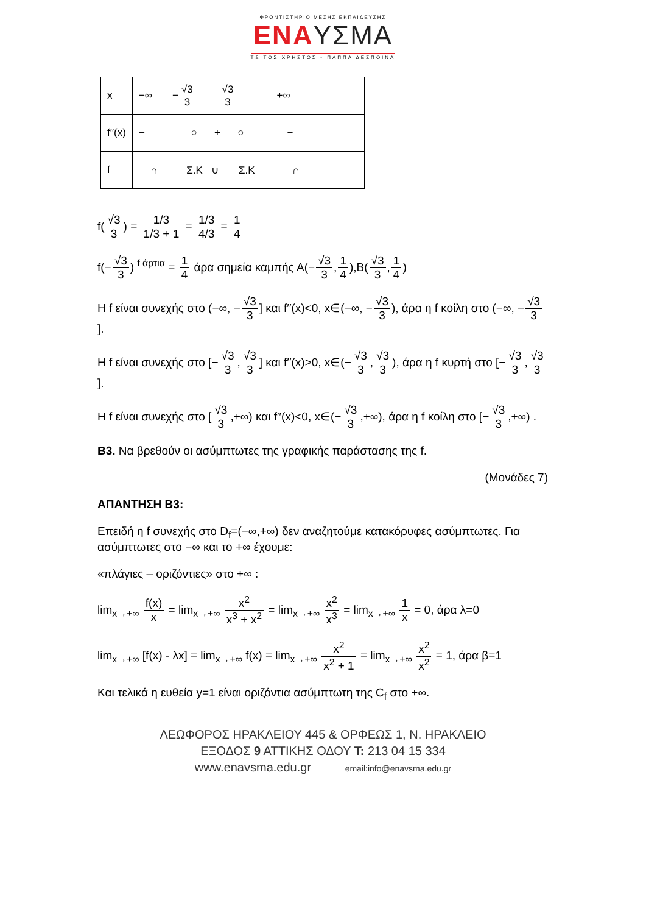ΦΡΟΝΤΙΣΤΗΡΙΟ ΜΕΣΗΣ ΕΚΠΑΙΔΕΥΣΗΣ
ΕΝΑΥΣΜΑ
ΤΣΙΤΟΣ ΧΡΗΣΤΟΣ - ΠΑΠΠΑ ΔΕΣΠΟΙΝΑ
| x | −∞ − √3 3 √3 3 +∞ |
| f′′(x) | − ○ + ○ − |
| f | ∩ Σ.Κ ∪ Σ.Κ ∩ |
f(√3 3) = 1/3 1/3 + 1 = 1/3 4/3 = 1 4
f(−√3 3) <sup>f άρτια</sup> = 1 4 άρα σημεία καμπής Α(−√3 3,1 4),Β(√3 3,1 4)
Η f είναι συνεχής στο (−∞, −√3 3] και f′′(x)<0, x∈(−∞, −√3 3), άρα η f κοίλη στο (−∞, −√3 3].
Η f είναι συνεχής στο [−√3 3,√3 3] και f′′(x)>0, x∈(−√3 3,√3 3), άρα η f κυρτή στο [−√3 3,√3 3].
Η f είναι συνεχής στο [√3 3,+∞) και f′′(x)<0, x∈(−√3 3,+∞), άρα η f κοίλη στο [−√3 3,+∞) .
Β3. Να βρεθούν οι ασύμπτωτες της γραφικής παράστασης της f.
(Μονάδες 7)
ΑΠΑΝΤΗΣΗ Β3:
Επειδή η f συνεχής στο D<sub>f</sub>=(−∞,+∞) δεν αναζητούμε κατακόρυφες ασύμπτωτες. Για ασύμπτωτες στο −∞ και το +∞ έχουμε:
«πλάγιες – οριζόντιες» στο +∞ :
lim<sub>x→+∞</sub> f(x) x = lim<sub>x→+∞</sub> x<sup>2</sup> x<sup>3</sup> + x<sup>2</sup> = lim<sub>x→+∞</sub> x<sup>2</sup> x<sup>3</sup> = lim<sub>x→+∞</sub> 1 x = 0, άρα λ=0
lim<sub>x→+∞</sub> [f(x) - λx] = lim<sub>x→+∞</sub> f(x) = lim<sub>x→+∞</sub> x<sup>2</sup> x<sup>2</sup> + 1 = lim<sub>x→+∞</sub> x<sup>2</sup> x<sup>2</sup> = 1, άρα β=1
Και τελικά η ευθεία y=1 είναι οριζόντια ασύμπτωτη της C<sub>f</sub> στο +∞.
ΛΕΩΦΟΡΟΣ ΗΡΑΚΛΕΙΟΥ 445 & ΟΡΦΕΩΣ 1, Ν. ΗΡΑΚΛΕΙΟ
ΕΞΟΔΟΣ 9 ΑΤΤΙΚΗΣ ΟΔΟΥ Τ: 213 04 15 334
www.enavsma.edu.gr email:info@enavsma.edu.gr